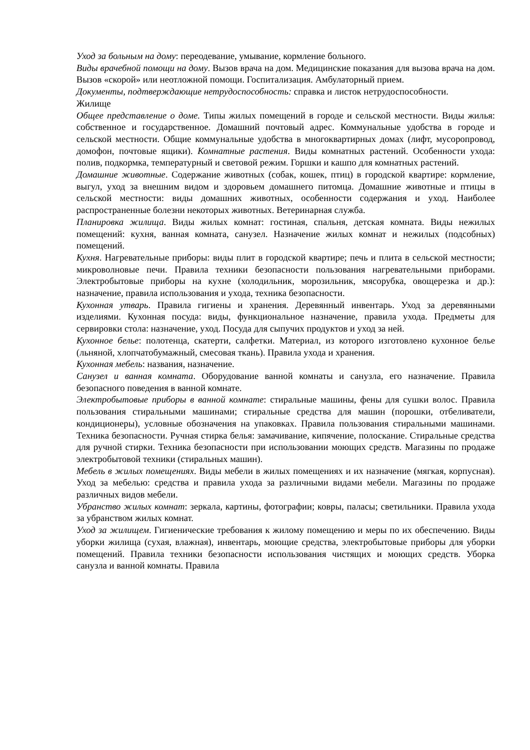Уход за больным на дому: переодевание, умывание, кормление больного.
Виды врачебной помощи на дому. Вызов врача на дом. Медицинские показания для вызова врача на дом. Вызов «скорой» или неотложной помощи. Госпитализация. Амбулаторный прием.
Документы, подтверждающие нетрудоспособность: справка и листок нетрудоспособности.
Жилище
Общее представление о доме. Типы жилых помещений в городе и сельской местности. Виды жилья: собственное и государственное. Домашний почтовый адрес. Коммунальные удобства в городе и сельской местности. Общие коммунальные удобства в многоквартирных домах (лифт, мусоропровод, домофон, почтовые ящики). Комнатные растения. Виды комнатных растений. Особенности ухода: полив, подкормка, температурный и световой режим. Горшки и кашпо для комнатных растений.
Домашние животные. Содержание животных (собак, кошек, птиц) в городской квартире: кормление, выгул, уход за внешним видом и здоровьем домашнего питомца. Домашние животные и птицы в сельской местности: виды домашних животных, особенности содержания и уход. Наиболее распространенные болезни некоторых животных. Ветеринарная служба.
Планировка жилища. Виды жилых комнат: гостиная, спальня, детская комната. Виды нежилых помещений: кухня, ванная комната, санузел. Назначение жилых комнат и нежилых (подсобных) помещений.
Кухня. Нагревательные приборы: виды плит в городской квартире; печь и плита в сельской местности; микроволновые печи. Правила техники безопасности пользования нагревательными приборами. Электробытовые приборы на кухне (холодильник, морозильник, мясорубка, овощерезка и др.): назначение, правила использования и ухода, техника безопасности.
Кухонная утварь. Правила гигиены и хранения. Деревянный инвентарь. Уход за деревянными изделиями. Кухонная посуда: виды, функциональное назначение, правила ухода. Предметы для сервировки стола: назначение, уход. Посуда для сыпучих продуктов и уход за ней.
Кухонное белье: полотенца, скатерти, салфетки. Материал, из которого изготовлено кухонное белье (льняной, хлопчатобумажный, смесовая ткань). Правила ухода и хранения.
Кухонная мебель: названия, назначение.
Санузел и ванная комната. Оборудование ванной комнаты и санузла, его назначение. Правила безопасного поведения в ванной комнате.
Электробытовые приборы в ванной комнате: стиральные машины, фены для сушки волос. Правила пользования стиральными машинами; стиральные средства для машин (порошки, отбеливатели, кондиционеры), условные обозначения на упаковках. Правила пользования стиральными машинами. Техника безопасности. Ручная стирка белья: замачивание, кипячение, полоскание. Стиральные средства для ручной стирки. Техника безопасности при использовании моющих средств. Магазины по продаже электробытовой техники (стиральных машин).
Мебель в жилых помещениях. Виды мебели в жилых помещениях и их назначение (мягкая, корпусная). Уход за мебелью: средства и правила ухода за различными видами мебели. Магазины по продаже различных видов мебели.
Убранство жилых комнат: зеркала, картины, фотографии; ковры, паласы; светильники. Правила ухода за убранством жилых комнат.
Уход за жилищем. Гигиенические требования к жилому помещению и меры по их обеспечению. Виды уборки жилища (сухая, влажная), инвентарь, моющие средства, электробытовые приборы для уборки помещений. Правила техники безопасности использования чистящих и моющих средств. Уборка санузла и ванной комнаты. Правила